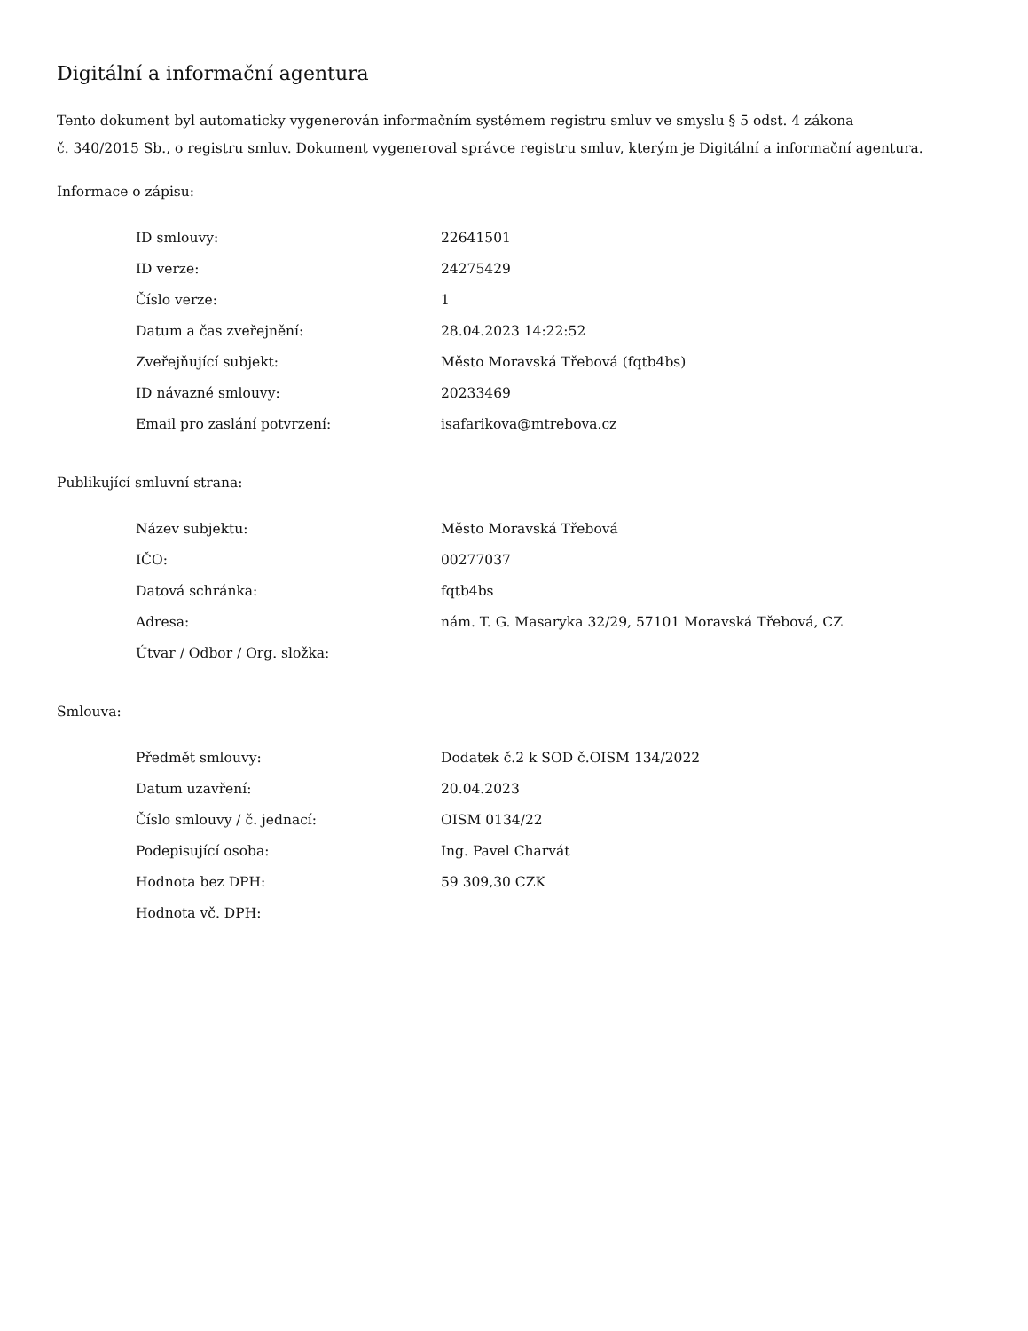Digitální a informační agentura
Tento dokument byl automaticky vygenerován informačním systémem registru smluv ve smyslu § 5 odst. 4 zákona
č. 340/2015 Sb., o registru smluv. Dokument vygeneroval správce registru smluv, kterým je Digitální a informační agentura.
Informace o zápisu:
| ID smlouvy: | 22641501 |
| ID verze: | 24275429 |
| Číslo verze: | 1 |
| Datum a čas zveřejnění: | 28.04.2023 14:22:52 |
| Zveřejňující subjekt: | Město Moravská Třebová (fqtb4bs) |
| ID návazné smlouvy: | 20233469 |
| Email pro zaslání potvrzení: | isafarikova@mtrebova.cz |
Publikující smluvní strana:
| Název subjektu: | Město Moravská Třebová |
| IČO: | 00277037 |
| Datová schránka: | fqtb4bs |
| Adresa: | nám. T. G. Masaryka 32/29, 57101 Moravská Třebová, CZ |
| Útvar / Odbor / Org. složka: | |
Smlouva:
| Předmět smlouvy: | Dodatek č.2 k SOD č.OISM 134/2022 |
| Datum uzavření: | 20.04.2023 |
| Číslo smlouvy / č. jednací: | OISM 0134/22 |
| Podepisující osoba: | Ing. Pavel Charvát |
| Hodnota bez DPH: | 59 309,30 CZK |
| Hodnota vč. DPH: | |